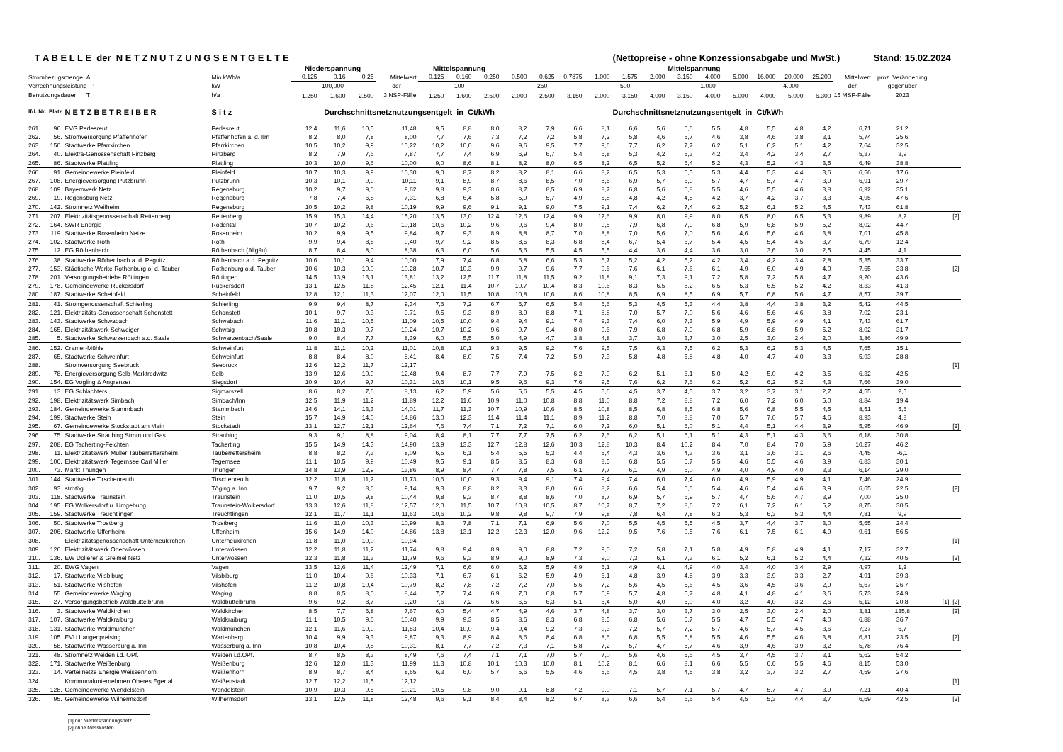| T A B E L L E der N E T Z N U T Z U N G S E N T G E L T E | | | | | | | | | | | | | | | (Nettopreise - ohne Konzessionsabgabe und MwSt.) | | | | | | | | | Stand: 15.02.2024 | |
| | | | | Niederspannung | | | | Mittelspannung | | | | | | | | | Mittelspannung | | | | | | | | |
| Strombezugsmenge A | | | Mio kWh/a | 0,125 | 0,16 | 0,25 | Mittelwert | 0,125 | 0,160 | 0,250 | 0,500 | 0,625 | 0,7875 | 1,000 | 1,575 | 2,000 | 3,150 | 4,000 | 5,000 | 16,000 | 20,000 | 25,200 | Mittelwert | proz. Veränderung | |
| Verrechnungsleistung P | | | kW | 100,000 | | | der | 100 | | | 250 | | | 500 | | | 1.000 | | | 4.000 | | | der | gegenüber | |
| Benutzungsdauer T | | | h/a | 1.250 | 1.600 | 2.500 | 3 NSP-Fälle | 1.250 | 1.600 | 2.500 | 2.000 | 2.500 | 3.150 | 2.000 | 3.150 | 4.000 | 3.150 | 4.000 | 5.000 | 4.000 | 5.000 | 6.300 | 15 MSP-Fälle | 2023 | |
| lfd. Nr. | Platz | N E T Z B E T R E I B E R | S i t z | Durchschnittsnetznutzungsentgelt in Ct/kWh | | | | | | | | | | | Durchschnittsnetznutzungsentgelt in Ct/kWh | | | | | | | | | | |
| 261. | 96. | EVG Perlesreut | Perlesreut | 12,4 | 11,6 | 10,5 | 11,48 | 9,5 | 8,8 | 8,0 | 8,2 | 7,9 | 6,6 | 8,1 | 6,6 | 5,6 | 6,6 | 5,5 | 4,8 | 5,5 | 4,8 | 4,2 | 6,71 | 21,2 | |
| 262. | 56. | Stromversorgung Pfaffenhofen | Pfaffenhofen a. d. Ilm | 8,2 | 8,0 | 7,8 | 8,00 | 7,7 | 7,6 | 7,3 | 7,2 | 7,2 | 5,8 | 7,2 | 5,8 | 4,6 | 5,7 | 4,6 | 3,8 | 4,6 | 3,8 | 3,1 | 5,74 | 25,6 | |
| 263. | 150. | Stadtwerke Pfarrkirchen | Pfarrkirchen | 10,5 | 10,2 | 9,9 | 10,22 | 10,2 | 10,0 | 9,6 | 9,6 | 9,5 | 7,7 | 9,6 | 7,7 | 6,2 | 7,7 | 6,2 | 5,1 | 6,2 | 5,1 | 4,2 | 7,64 | 32,5 | |
| 264. | 40. | Elektra-Genossenschaft Pinzberg | Pinzberg | 8,2 | 7,9 | 7,6 | 7,87 | 7,7 | 7,4 | 6,9 | 6,9 | 6,7 | 5,4 | 6,8 | 5,3 | 4,2 | 5,3 | 4,2 | 3,4 | 4,2 | 3,4 | 2,7 | 5,37 | 3,9 | |
| 265. | 86. | Stadtwerke Plattling | Plattling | 10,3 | 10,0 | 9,6 | 10,00 | 9,0 | 8,6 | 8,1 | 8,2 | 8,0 | 6,5 | 8,2 | 6,5 | 5,2 | 6,4 | 5,2 | 4,3 | 5,2 | 4,3 | 3,5 | 6,49 | 38,8 | |
| 266. | 91. | Gemeindewerke Pleinfeld | Pleinfeld | 10,7 | 10,3 | 9,9 | 10,30 | 9,0 | 8,7 | 8,2 | 8,2 | 8,1 | 6,6 | 8,2 | 6,5 | 5,3 | 6,5 | 5,3 | 4,4 | 5,3 | 4,4 | 3,6 | 6,56 | 17,6 | |
| 267. | 108. | Energieversorgung Putzbrunn | Putzbrunn | 10,3 | 10,1 | 9,9 | 10,11 | 9,1 | 8,9 | 8,7 | 8,6 | 8,5 | 7,0 | 8,5 | 6,9 | 5,7 | 6,9 | 5,7 | 4,7 | 5,7 | 4,7 | 3,9 | 6,91 | 29,7 | |
| 268. | 109. | Bayernwerk Netz | Regensburg | 10,2 | 9,7 | 9,0 | 9,62 | 9,8 | 9,3 | 8,6 | 8,7 | 8,5 | 6,9 | 8,7 | 6,8 | 5,6 | 6,8 | 5,5 | 4,6 | 5,5 | 4,6 | 3,8 | 6,92 | 35,1 | |
| 269. | 19. | Regensburg Netz | Regensburg | 7,8 | 7,4 | 6,8 | 7,31 | 6,8 | 6,4 | 5,8 | 5,9 | 5,7 | 4,9 | 5,8 | 4,8 | 4,2 | 4,8 | 4,2 | 3,7 | 4,2 | 3,7 | 3,3 | 4,95 | 47,6 | |
| 270. | 142. | Stromnetz Weilheim | Regensburg | 10,5 | 10,2 | 9,8 | 10,19 | 9,9 | 9,6 | 9,1 | 9,1 | 9,0 | 7,5 | 9,1 | 7,4 | 6,2 | 7,4 | 6,2 | 5,2 | 6,1 | 5,2 | 4,5 | 7,43 | 61,8 | |
| 271. | 207. | Elektrizitätsgenossenschaft Rettenberg | Rettenberg | 15,9 | 15,3 | 14,4 | 15,20 | 13,5 | 13,0 | 12,4 | 12,6 | 12,4 | 9,9 | 12,6 | 9,9 | 8,0 | 9,9 | 8,0 | 6,5 | 8,0 | 6,5 | 5,3 | 9,89 | 8,2 | [2] |
| 272. | 164. | SWR Energie | Rödental | 10,7 | 10,2 | 9,6 | 10,18 | 10,6 | 10,2 | 9,6 | 9,6 | 9,4 | 8,0 | 9,5 | 7,9 | 6,8 | 7,9 | 6,8 | 5,9 | 6,8 | 5,9 | 5,2 | 8,02 | 44,7 | |
| 273. | 119. | Stadtwerke Rosenheim Netze | Rosenheim | 10,2 | 9,9 | 9,5 | 9,84 | 9,7 | 9,3 | 8,9 | 8,8 | 8,7 | 7,0 | 8,8 | 7,0 | 5,6 | 7,0 | 5,6 | 4,6 | 5,6 | 4,6 | 3,8 | 7,01 | 45,8 | |
| 274. | 102. | Stadtwerke Roth | Roth | 9,9 | 9,4 | 8,8 | 9,40 | 9,7 | 9,2 | 8,5 | 8,5 | 8,3 | 6,8 | 8,4 | 6,7 | 5,4 | 6,7 | 5,4 | 4,5 | 5,4 | 4,5 | 3,7 | 6,79 | 12,4 | |
| 275. | 12. | EG Röthenbach | Röthenbach (Allgäu) | 8,7 | 8,4 | 8,0 | 8,38 | 6,3 | 6,0 | 5,6 | 5,6 | 5,5 | 4,5 | 5,5 | 4,4 | 3,6 | 4,4 | 3,6 | 3,0 | 3,6 | 3,0 | 2,5 | 4,45 | 4,1 | |
| 276. | 38. | Stadtwerke Röthenbach a. d. Pegnitz | Röthenbach a.d. Pegnitz | 10,6 | 10,1 | 9,4 | 10,00 | 7,9 | 7,4 | 6,8 | 6,8 | 6,6 | 5,3 | 6,7 | 5,2 | 4,2 | 5,2 | 4,2 | 3,4 | 4,2 | 3,4 | 2,8 | 5,35 | 33,7 | |
| 277. | 153. | Städtische Werke Rothenburg o. d. Tauber | Rothenburg o.d. Tauber | 10,6 | 10,3 | 10,0 | 10,28 | 10,7 | 10,3 | 9,9 | 9,7 | 9,6 | 7,7 | 9,6 | 7,6 | 6,1 | 7,6 | 6,1 | 4,9 | 6,0 | 4,9 | 4,0 | 7,65 | 33,8 | [2] |
| 278. | 201. | Versorgungsbetriebe Röttingen | Röttingen | 14,5 | 13,9 | 13,1 | 13,81 | 13,2 | 12,5 | 11,7 | 11,8 | 11,5 | 9,2 | 11,8 | 9,1 | 7,3 | 9,1 | 7,2 | 5,8 | 7,2 | 5,8 | 4,7 | 9,20 | 43,6 | |
| 279. | 178. | Gemeindewerke Rückersdorf | Rückersdorf | 13,1 | 12,5 | 11,8 | 12,45 | 12,1 | 11,4 | 10,7 | 10,7 | 10,4 | 8,3 | 10,6 | 8,3 | 6,5 | 8,2 | 6,5 | 5,3 | 6,5 | 5,2 | 4,2 | 8,33 | 41,3 | |
| 280. | 187. | Stadtwerke Scheinfeld | Scheinfeld | 12,8 | 12,1 | 11,3 | 12,07 | 12,0 | 11,5 | 10,8 | 10,8 | 10,6 | 8,6 | 10,8 | 8,5 | 6,9 | 8,5 | 6,9 | 5,7 | 6,8 | 5,6 | 4,7 | 8,57 | 39,7 | |
| 281. | 41. | Stromgenossenschaft Schierling | Schierling | 9,9 | 9,4 | 8,7 | 9,34 | 7,6 | 7,2 | 6,7 | 6,7 | 6,5 | 5,4 | 6,6 | 5,3 | 4,5 | 5,3 | 4,4 | 3,8 | 4,4 | 3,8 | 3,2 | 5,42 | 44,5 | |
| 282. | 121. | Elektrizitäts-Genossenschaft Schonstett | Schonstett | 10,1 | 9,7 | 9,3 | 9,71 | 9,5 | 9,3 | 8,9 | 8,9 | 8,8 | 7,1 | 8,8 | 7,0 | 5,7 | 7,0 | 5,6 | 4,6 | 5,6 | 4,6 | 3,8 | 7,02 | 23,1 | |
| 283. | 143. | Stadtwerke Schwabach | Schwabach | 11,6 | 11,1 | 10,5 | 11,09 | 10,5 | 10,0 | 9,4 | 9,4 | 9,1 | 7,4 | 9,3 | 7,4 | 6,0 | 7,3 | 5,9 | 4,9 | 5,9 | 4,9 | 4,1 | 7,43 | 61,7 | |
| 284. | 165. | Elektrizitätswerk Schweiger | Schwaig | 10,8 | 10,3 | 9,7 | 10,24 | 10,7 | 10,2 | 9,6 | 9,7 | 9,4 | 8,0 | 9,6 | 7,9 | 6,8 | 7,9 | 6,8 | 5,9 | 6,8 | 5,9 | 5,2 | 8,02 | 31,7 | |
| 285. | 5. | Stadtwerke Schwarzenbach a.d. Saale | Schwarzenbach/Saale | 9,0 | 8,4 | 7,7 | 8,39 | 6,0 | 5,5 | 5,0 | 4,9 | 4,7 | 3,8 | 4,8 | 3,7 | 3,0 | 3,7 | 3,0 | 2,5 | 3,0 | 2,4 | 2,0 | 3,86 | 49,9 | |
| 286. | 152. | Cramer-Mühle | Schweinfurt | 11,8 | 11,1 | 10,2 | 11,01 | 10,8 | 10,1 | 9,3 | 9,5 | 9,2 | 7,6 | 9,5 | 7,5 | 6,3 | 7,5 | 6,2 | 5,3 | 6,2 | 5,3 | 4,5 | 7,65 | 15,1 | |
| 287. | 65. | Stadtwerke Schweinfurt | Schweinfurt | 8,8 | 8,4 | 8,0 | 8,41 | 8,4 | 8,0 | 7,5 | 7,4 | 7,2 | 5,9 | 7,3 | 5,8 | 4,8 | 5,8 | 4,8 | 4,0 | 4,7 | 4,0 | 3,3 | 5,93 | 28,8 | |
| 288. | | Stromversorgung Seebruck | Seebruck | 12,6 | 12,2 | 11,7 | 12,17 | | | | | | | | | | | | | | | | | | [1] |
| 289. | 78. | Energieversorgung Selb-Marktredwitz | Selb | 13,9 | 12,6 | 10,9 | 12,48 | 9,4 | 8,7 | 7,7 | 7,9 | 7,5 | 6,2 | 7,9 | 6,2 | 5,1 | 6,1 | 5,0 | 4,2 | 5,0 | 4,2 | 3,5 | 6,32 | 42,5 | |
| 290. | 154. | EG Vogling & Angrenzer | Siegsdorf | 10,9 | 10,4 | 9,7 | 10,31 | 10,6 | 10,1 | 9,5 | 9,6 | 9,3 | 7,6 | 9,5 | 7,6 | 6,2 | 7,6 | 6,2 | 5,2 | 6,2 | 5,2 | 4,3 | 7,66 | 39,0 | |
| 291. | 13. | EG Schlachters | Sigmarszell | 8,6 | 8,2 | 7,6 | 8,13 | 6,2 | 5,9 | 5,6 | 5,6 | 5,5 | 4,5 | 5,6 | 4,5 | 3,7 | 4,5 | 3,7 | 3,2 | 3,7 | 3,1 | 2,7 | 4,55 | 2,5 | |
| 292. | 198. | Elektrizitätswerk Simbach | Simbach/Inn | 12,5 | 11,9 | 11,2 | 11,89 | 12,2 | 11,6 | 10,9 | 11,0 | 10,8 | 8,8 | 11,0 | 8,8 | 7,2 | 8,8 | 7,2 | 6,0 | 7,2 | 6,0 | 5,0 | 8,84 | 19,4 | |
| 293. | 184. | Gemeindewerke Stammbach | Stammbach | 14,6 | 14,1 | 13,3 | 14,01 | 11,7 | 11,3 | 10,7 | 10,9 | 10,6 | 8,5 | 10,8 | 8,5 | 6,8 | 8,5 | 6,8 | 5,6 | 6,8 | 5,5 | 4,5 | 8,51 | 5,6 | |
| 294. | 199. | Stadtwerke Stein | Stein | 15,7 | 14,9 | 14,0 | 14,86 | 13,0 | 12,3 | 11,4 | 11,4 | 11,1 | 8,9 | 11,2 | 8,8 | 7,0 | 8,8 | 7,0 | 5,7 | 7,0 | 5,7 | 4,6 | 8,93 | 4,8 | |
| 295. | 67. | Gemeindewerke Stockstadt am Main | Stockstadt | 13,1 | 12,7 | 12,1 | 12,64 | 7,6 | 7,4 | 7,1 | 7,2 | 7,1 | 6,0 | 7,2 | 6,0 | 5,1 | 6,0 | 5,1 | 4,4 | 5,1 | 4,4 | 3,9 | 5,95 | 46,9 | [2] |
| 296. | 75. | Stadtwerke Straubing Strom und Gas | Straubing | 9,3 | 9,1 | 8,8 | 9,04 | 8,4 | 8,1 | 7,7 | 7,7 | 7,5 | 6,2 | 7,6 | 6,2 | 5,1 | 6,1 | 5,1 | 4,3 | 5,1 | 4,3 | 3,6 | 6,18 | 30,8 | |
| 297. | 208. | EG Tacherting-Feichten | Tacherting | 15,5 | 14,9 | 14,3 | 14,90 | 13,9 | 13,3 | 12,7 | 12,8 | 12,6 | 10,3 | 12,8 | 10,3 | 8,4 | 10,2 | 8,4 | 7,0 | 8,4 | 7,0 | 5,9 | 10,27 | 46,2 | |
| 298. | 11. | Elektrizitätswerk Müller Tauberrettersheim | Tauberrettersheim | 8,8 | 8,2 | 7,3 | 8,09 | 6,5 | 6,1 | 5,4 | 5,5 | 5,3 | 4,4 | 5,4 | 4,3 | 3,6 | 4,3 | 3,6 | 3,1 | 3,6 | 3,1 | 2,6 | 4,45 | -6,1 | |
| 299. | 106. | Elektrizitätswerk Tegernsee Carl Miller | Tegernsee | 11,1 | 10,5 | 9,9 | 10,49 | 9,5 | 9,1 | 8,5 | 8,5 | 8,3 | 6,8 | 8,5 | 6,8 | 5,5 | 6,7 | 5,5 | 4,6 | 5,5 | 4,6 | 3,9 | 6,83 | 30,1 | |
| 300. | 73. | Markt Thüngen | Thüngen | 14,8 | 13,9 | 12,9 | 13,86 | 8,9 | 8,4 | 7,7 | 7,8 | 7,5 | 6,1 | 7,7 | 6,1 | 4,9 | 6,0 | 4,9 | 4,0 | 4,9 | 4,0 | 3,3 | 6,14 | 29,0 | |
| 301. | 144. | Stadtwerke Tirschenreuth | Tirschenreuth | 12,2 | 11,8 | 11,2 | 11,73 | 10,6 | 10,0 | 9,3 | 9,4 | 9,1 | 7,4 | 9,4 | 7,4 | 6,0 | 7,4 | 6,0 | 4,9 | 5,9 | 4,9 | 4,1 | 7,46 | 24,9 | |
| 302. | 93. | strotög | Töging a. Inn | 9,7 | 9,2 | 8,6 | 9,14 | 9,3 | 8,8 | 8,2 | 8,3 | 8,0 | 6,6 | 8,2 | 6,6 | 5,4 | 6,6 | 5,4 | 4,6 | 5,4 | 4,6 | 3,9 | 6,65 | 22,5 | [2] |
| 303. | 118. | Stadtwerke Traunstein | Traunstein | 11,0 | 10,5 | 9,8 | 10,44 | 9,8 | 9,3 | 8,7 | 8,8 | 8,6 | 7,0 | 8,7 | 6,9 | 5,7 | 6,9 | 5,7 | 4,7 | 5,6 | 4,7 | 3,9 | 7,00 | 25,0 | |
| 304. | 195. | EG Wolkersdorf u. Umgebung | Traunstein-Wolkersdorf | 13,3 | 12,6 | 11,8 | 12,57 | 12,0 | 11,5 | 10,7 | 10,8 | 10,5 | 8,7 | 10,7 | 8,7 | 7,2 | 8,6 | 7,2 | 6,1 | 7,2 | 6,1 | 5,2 | 8,75 | 30,5 | |
| 305. | 159. | Stadtwerke Treuchtlingen | Treuchtlingen | 12,1 | 11,7 | 11,1 | 11,63 | 10,6 | 10,2 | 9,8 | 9,8 | 9,7 | 7,9 | 9,8 | 7,8 | 6,4 | 7,8 | 6,3 | 5,3 | 6,3 | 5,3 | 4,4 | 7,81 | 9,9 | |
| 306. | 50. | Stadtwerke Trostberg | Trostberg | 11,6 | 11,0 | 10,3 | 10,99 | 8,3 | 7,8 | 7,1 | 7,1 | 6,9 | 5,6 | 7,0 | 5,5 | 4,5 | 5,5 | 4,5 | 3,7 | 4,4 | 3,7 | 3,0 | 5,65 | 24,4 | |
| 307. | 206. | Stadtwerke Uffenheim | Uffenheim | 15,6 | 14,9 | 14,0 | 14,86 | 13,8 | 13,1 | 12,2 | 12,3 | 12,0 | 9,6 | 12,2 | 9,5 | 7,6 | 9,5 | 7,6 | 6,1 | 7,5 | 6,1 | 4,9 | 9,61 | 56,5 | |
| 308. | | Elektrizitätsgenossenschaft Unterneukirchen | Unterneukirchen | 11,8 | 11,0 | 10,0 | 10,94 | | | | | | | | | | | | | | | | | | [1] |
| 309. | 126. | Elektrizitätswerk Oberwössen | Unterwössen | 12,2 | 11,8 | 11,2 | 11,74 | 9,8 | 9,4 | 8,9 | 9,0 | 8,8 | 7,2 | 9,0 | 7,2 | 5,8 | 7,1 | 5,8 | 4,9 | 5,8 | 4,9 | 4,1 | 7,17 | 32,7 | |
| 310. | 136. | EW Döllerer & Greimel Netz | Unterwössen | 12,3 | 11,8 | 11,3 | 11,79 | 9,6 | 9,3 | 8,9 | 9,0 | 8,9 | 7,3 | 9,0 | 7,3 | 6,1 | 7,3 | 6,1 | 5,2 | 6,1 | 5,2 | 4,4 | 7,32 | 40,5 | [2] |
| 311. | 20. | EWG Vagen | Vagen | 13,5 | 12,6 | 11,4 | 12,49 | 7,1 | 6,6 | 6,0 | 6,2 | 5,9 | 4,9 | 6,1 | 4,9 | 4,1 | 4,9 | 4,0 | 3,4 | 4,0 | 3,4 | 2,9 | 4,97 | 1,2 | |
| 312. | 17. | Stadtwerke Vilsbiburg | Vilsbiburg | 11,0 | 10,4 | 9,6 | 10,33 | 7,1 | 6,7 | 6,1 | 6,2 | 5,9 | 4,9 | 6,1 | 4,8 | 3,9 | 4,8 | 3,9 | 3,3 | 3,9 | 3,3 | 2,7 | 4,91 | 39,3 | |
| 313. | 51. | Stadtwerke Vilshofen | Vilshofen | 11,2 | 10,8 | 10,4 | 10,79 | 8,2 | 7,8 | 7,2 | 7,2 | 7,0 | 5,6 | 7,2 | 5,6 | 4,5 | 5,6 | 4,5 | 3,6 | 4,5 | 3,6 | 2,9 | 5,67 | 26,7 | |
| 314. | 55. | Gemeindewerke Waging | Waging | 8,8 | 8,5 | 8,0 | 8,44 | 7,7 | 7,4 | 6,9 | 7,0 | 6,8 | 5,7 | 6,9 | 5,7 | 4,8 | 5,7 | 4,8 | 4,1 | 4,8 | 4,1 | 3,6 | 5,73 | 24,9 | |
| 315. | 27. | Versorgungsbetrieb Waldbüttelbrunn | Waldbüttelbrunn | 9,6 | 9,2 | 8,7 | 9,20 | 7,6 | 7,2 | 6,6 | 6,5 | 6,3 | 5,1 | 6,4 | 5,0 | 4,0 | 5,0 | 4,0 | 3,2 | 4,0 | 3,2 | 2,6 | 5,12 | 20,8 | [1], [2] |
| 316. | 3. | Stadtwerke Waldkirchen | Waldkirchen | 8,5 | 7,7 | 6,8 | 7,67 | 6,0 | 5,4 | 4,7 | 4,9 | 4,6 | 3,7 | 4,8 | 3,7 | 3,0 | 3,7 | 3,0 | 2,5 | 3,0 | 2,4 | 2,0 | 3,81 | 135,8 | [2] |
| 317. | 107. | Stadtwerke Waldkraiburg | Waldkraiburg | 11,1 | 10,5 | 9,6 | 10,40 | 9,9 | 9,3 | 8,5 | 8,6 | 8,3 | 6,8 | 8,5 | 6,8 | 5,6 | 6,7 | 5,5 | 4,7 | 5,5 | 4,7 | 4,0 | 6,88 | 36,7 | |
| 318. | 131. | Stadtwerke Waldmünchen | Waldmünchen | 12,1 | 11,6 | 10,9 | 11,53 | 10,4 | 10,0 | 9,4 | 9,4 | 9,2 | 7,3 | 9,3 | 7,2 | 5,7 | 7,2 | 5,7 | 4,6 | 5,7 | 4,5 | 3,6 | 7,27 | 6,7 | |
| 319. | 105. | EVU Langenpreising | Wartenberg | 10,4 | 9,9 | 9,3 | 9,87 | 9,3 | 8,9 | 8,4 | 8,6 | 8,4 | 6,8 | 8,6 | 6,8 | 5,5 | 6,8 | 5,5 | 4,6 | 5,5 | 4,6 | 3,8 | 6,81 | 23,5 | [2] |
| 320. | 58. | Stadtwerke Wasserburg a. Inn | Wasserburg a. Inn | 10,8 | 10,4 | 9,8 | 10,31 | 8,1 | 7,7 | 7,2 | 7,3 | 7,1 | 5,8 | 7,2 | 5,7 | 4,7 | 5,7 | 4,6 | 3,9 | 4,6 | 3,9 | 3,2 | 5,78 | 76,4 | |
| 321. | 48. | Stromnetz Weiden i.d. OPf. | Weiden i.d.OPf. | 8,7 | 8,5 | 8,3 | 8,49 | 7,6 | 7,4 | 7,1 | 7,1 | 7,0 | 5,7 | 7,0 | 5,6 | 4,6 | 5,6 | 4,5 | 3,7 | 4,5 | 3,7 | 3,1 | 5,62 | 54,2 | |
| 322. | 171. | Stadtwerke Weißenburg | Weißenburg | 12,6 | 12,0 | 11,3 | 11,99 | 11,3 | 10,8 | 10,1 | 10,3 | 10,0 | 8,1 | 10,2 | 8,1 | 6,6 | 8,1 | 6,6 | 5,5 | 6,6 | 5,5 | 4,6 | 8,15 | 53,0 | |
| 323. | 14. | Verteilnetze Energie Weissenhorn | Weißenhorn | 8,9 | 8,7 | 8,4 | 8,65 | 6,3 | 6,0 | 5,7 | 5,6 | 5,5 | 4,6 | 5,6 | 4,5 | 3,8 | 4,5 | 3,8 | 3,2 | 3,7 | 3,2 | 2,7 | 4,59 | 27,6 | |
| 324. | | Kommunalunternehmen Oberes Egertal | Weißenstadt | 12,7 | 12,2 | 11,5 | 12,12 | | | | | | | | | | | | | | | | | | [1] |
| 325. | 128. | Gemeindewerke Wendelstein | Wendelstein | 10,9 | 10,3 | 9,5 | 10,21 | 10,5 | 9,8 | 9,0 | 9,1 | 8,8 | 7,2 | 9,0 | 7,1 | 5,7 | 7,1 | 5,7 | 4,7 | 5,7 | 4,7 | 3,9 | 7,21 | 40,4 | |
| 326. | 95. | Gemeindewerke Wilhermsdorf | Wilhermsdorf | 13,1 | 12,5 | 11,8 | 12,48 | 9,6 | 9,1 | 8,4 | 8,4 | 8,2 | 6,7 | 8,3 | 6,6 | 5,4 | 6,6 | 5,4 | 4,5 | 5,3 | 4,4 | 3,7 | 6,69 | 42,5 | [2] |
[1] nur Niederspannungsnetz
[2] ohne Messkosten